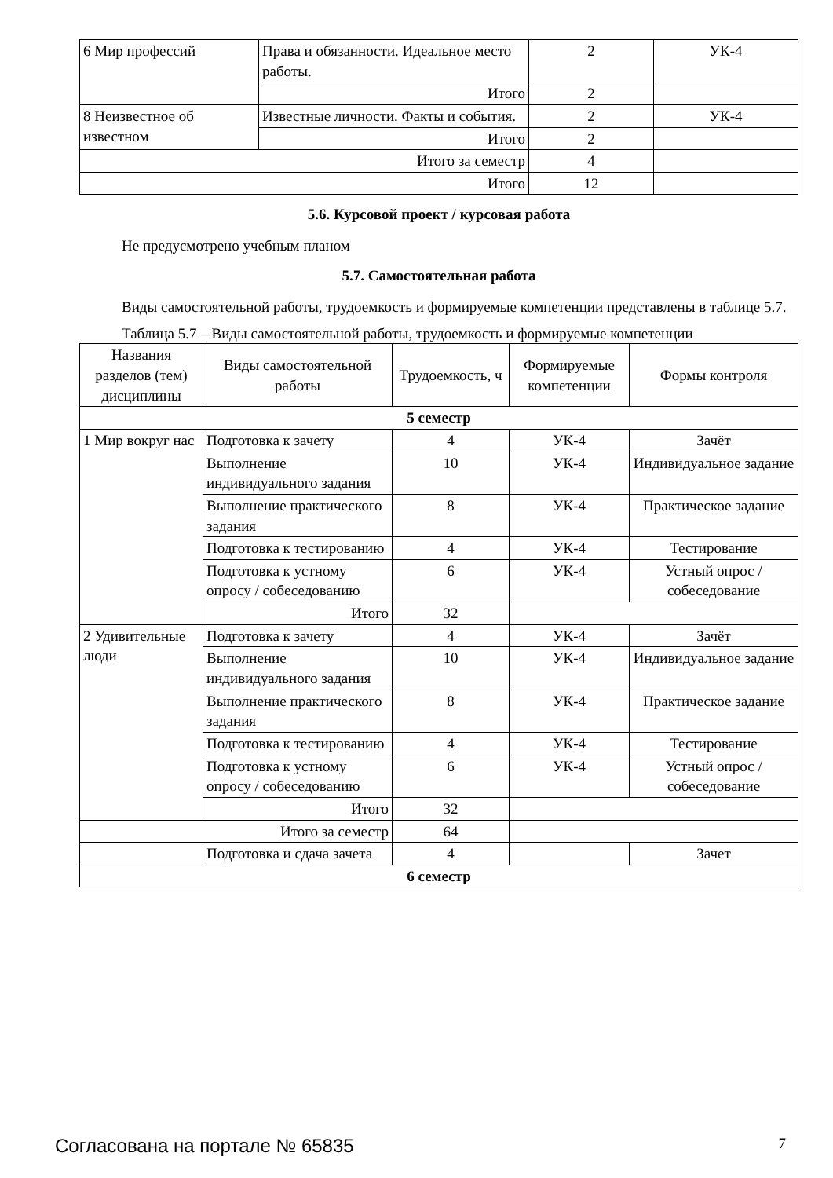| 6 Мир профессий | Права и обязанности. Идеальное место работы. | 2 | УК-4 |
| | Итого | 2 | |
| 8 Неизвестное об известном | Известные личности. Факты и события. | 2 | УК-4 |
| | Итого | 2 | |
| Итого за семестр | | 4 | |
| Итого | | 12 | |
5.6. Курсовой проект / курсовая работа
Не предусмотрено учебным планом
5.7. Самостоятельная работа
Виды самостоятельной работы, трудоемкость и формируемые компетенции представлены в таблице 5.7.
Таблица 5.7 – Виды самостоятельной работы, трудоемкость и формируемые компетенции
| Названия разделов (тем) дисциплины | Виды самостоятельной работы | Трудоемкость, ч | Формируемые компетенции | Формы контроля |
| --- | --- | --- | --- | --- |
| 5 семестр | | | | |
| 1 Мир вокруг нас | Подготовка к зачету | 4 | УК-4 | Зачёт |
| | Выполнение индивидуального задания | 10 | УК-4 | Индивидуальное задание |
| | Выполнение практического задания | 8 | УК-4 | Практическое задание |
| | Подготовка к тестированию | 4 | УК-4 | Тестирование |
| | Подготовка к устному опросу / собеседованию | 6 | УК-4 | Устный опрос / собеседование |
| | Итого | 32 | | |
| 2 Удивительные люди | Подготовка к зачету | 4 | УК-4 | Зачёт |
| | Выполнение индивидуального задания | 10 | УК-4 | Индивидуальное задание |
| | Выполнение практического задания | 8 | УК-4 | Практическое задание |
| | Подготовка к тестированию | 4 | УК-4 | Тестирование |
| | Подготовка к устному опросу / собеседованию | 6 | УК-4 | Устный опрос / собеседование |
| | Итого | 32 | | |
| Итого за семестр | | 64 | | |
| | Подготовка и сдача зачета | 4 | | Зачет |
| 6 семестр | | | | |
Согласована на портале № 65835 7